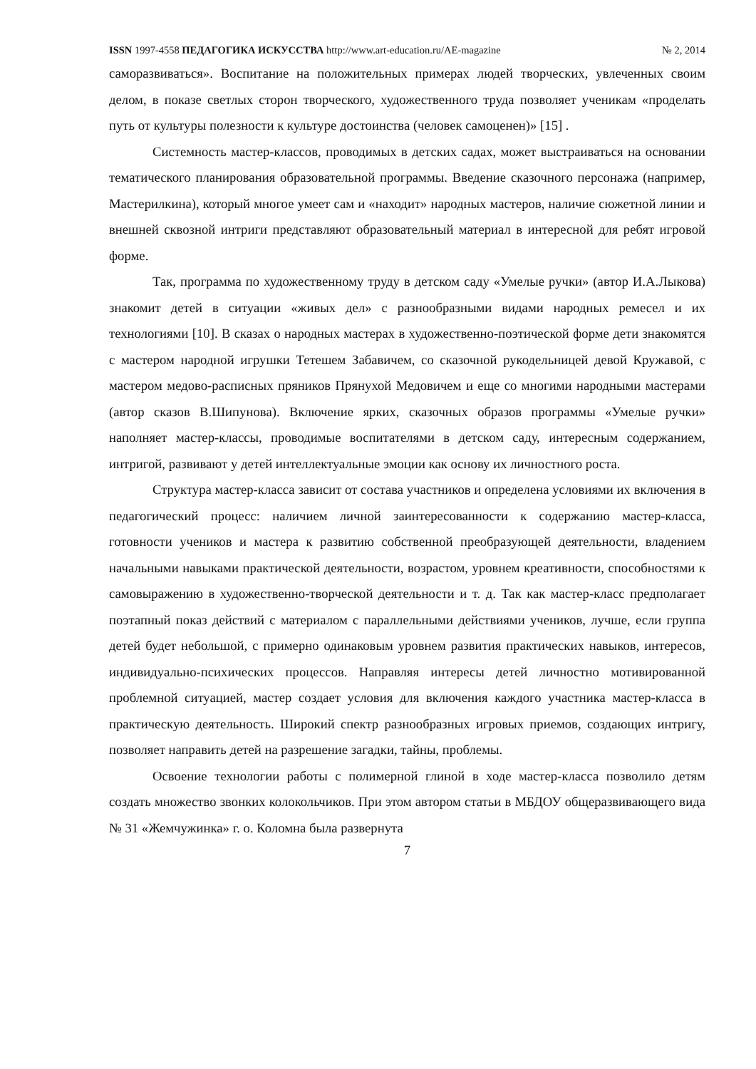ISSN 1997-4558 ПЕДАГОГИКА ИСКУССТВА http://www.art-education.ru/AE-magazine № 2, 2014
саморазвиваться». Воспитание на положительных примерах людей творческих, увлеченных своим делом, в показе светлых сторон творческого, художественного труда позволяет ученикам «проделать путь от культуры полезности к культуре достоинства (человек самоценен)» [15] .
Системность мастер-классов, проводимых в детских садах, может выстраиваться на основании тематического планирования образовательной программы. Введение сказочного персонажа (например, Мастерилкина), который многое умеет сам и «находит» народных мастеров, наличие сюжетной линии и внешней сквозной интриги представляют образовательный материал в интересной для ребят игровой форме.
Так, программа по художественному труду в детском саду «Умелые ручки» (автор И.А.Лыкова) знакомит детей в ситуации «живых дел» с разнообразными видами народных ремесел и их технологиями [10]. В сказах о народных мастерах в художественно-поэтической форме дети знакомятся с мастером народной игрушки Тетешем Забавичем, со сказочной рукодельницей девой Кружавой, с мастером медово-расписных пряников Прянухой Медовичем и еще со многими народными мастерами (автор сказов В.Шипунова). Включение ярких, сказочных образов программы «Умелые ручки» наполняет мастер-классы, проводимые воспитателями в детском саду, интересным содержанием, интригой, развивают у детей интеллектуальные эмоции как основу их личностного роста.
Структура мастер-класса зависит от состава участников и определена условиями их включения в педагогический процесс: наличием личной заинтересованности к содержанию мастер-класса, готовности учеников и мастера к развитию собственной преобразующей деятельности, владением начальными навыками практической деятельности, возрастом, уровнем креативности, способностями к самовыражению в художественно-творческой деятельности и т. д. Так как мастер-класс предполагает поэтапный показ действий с материалом с параллельными действиями учеников, лучше, если группа детей будет небольшой, с примерно одинаковым уровнем развития практических навыков, интересов, индивидуально-психических процессов. Направляя интересы детей личностно мотивированной проблемной ситуацией, мастер создает условия для включения каждого участника мастер-класса в практическую деятельность. Широкий спектр разнообразных игровых приемов, создающих интригу, позволяет направить детей на разрешение загадки, тайны, проблемы.
Освоение технологии работы с полимерной глиной в ходе мастер-класса позволило детям создать множество звонких колокольчиков. При этом автором статьи в МБДОУ общеразвивающего вида № 31 «Жемчужинка» г. о. Коломна была развернута
7